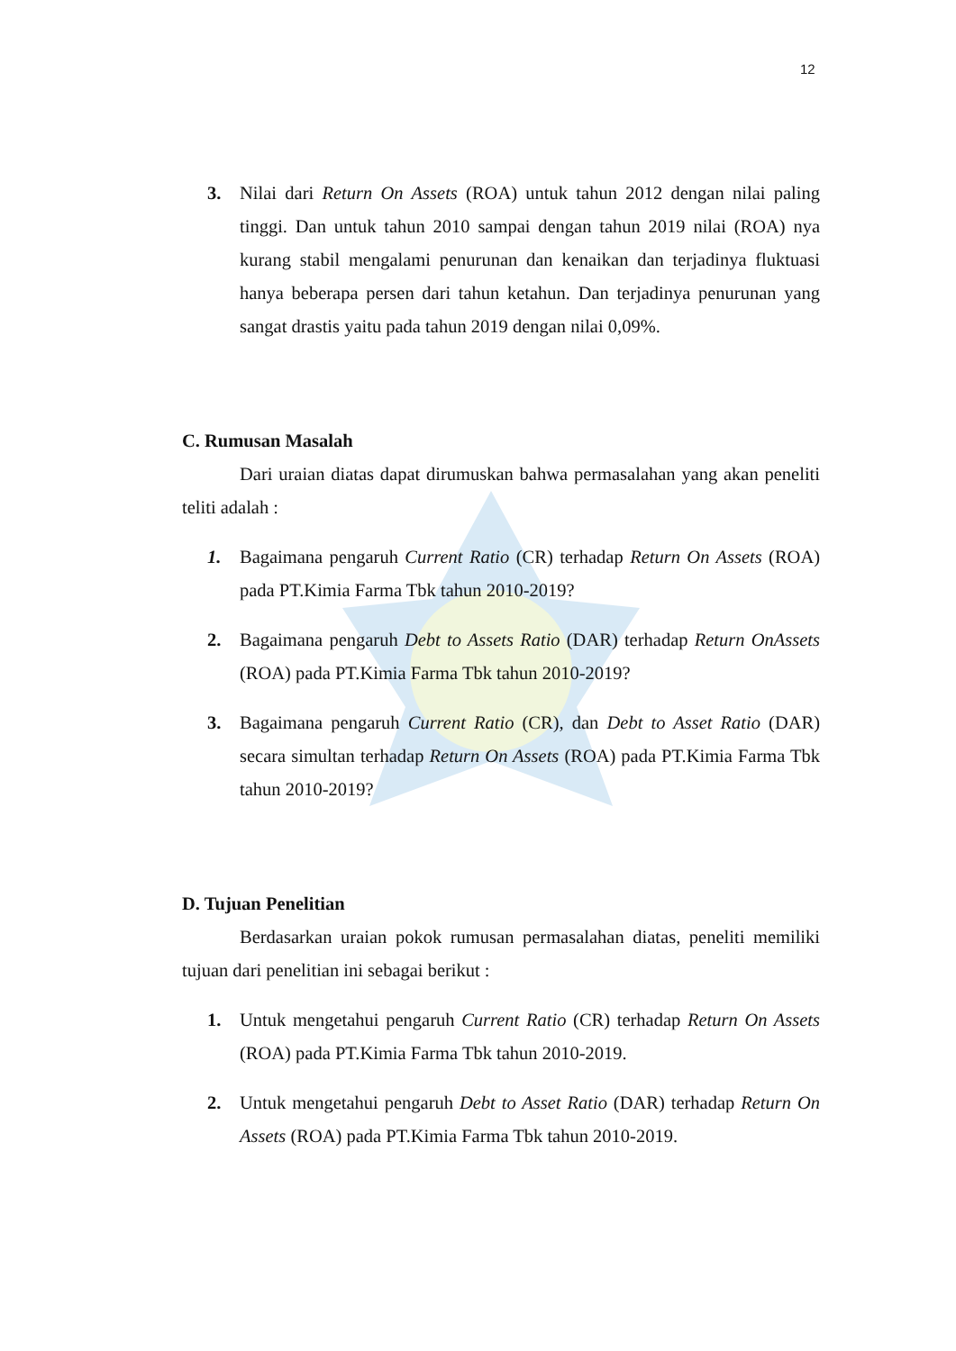12
3. Nilai dari Return On Assets (ROA) untuk tahun 2012 dengan nilai paling tinggi. Dan untuk tahun 2010 sampai dengan tahun 2019 nilai (ROA) nya kurang stabil mengalami penurunan dan kenaikan dan terjadinya fluktuasi hanya beberapa persen dari tahun ketahun. Dan terjadinya penurunan yang sangat drastis yaitu pada tahun 2019 dengan nilai 0,09%.
C. Rumusan Masalah
Dari uraian diatas dapat dirumuskan bahwa permasalahan yang akan peneliti teliti adalah :
1. Bagaimana pengaruh Current Ratio (CR) terhadap Return On Assets (ROA) pada PT.Kimia Farma Tbk tahun 2010-2019?
2. Bagaimana pengaruh Debt to Assets Ratio (DAR) terhadap Return OnAssets (ROA) pada PT.Kimia Farma Tbk tahun 2010-2019?
3. Bagaimana pengaruh Current Ratio (CR), dan Debt to Asset Ratio (DAR) secara simultan terhadap Return On Assets (ROA) pada PT.Kimia Farma Tbk tahun 2010-2019?
D. Tujuan Penelitian
Berdasarkan uraian pokok rumusan permasalahan diatas, peneliti memiliki tujuan dari penelitian ini sebagai berikut :
1. Untuk mengetahui pengaruh Current Ratio (CR) terhadap Return On Assets (ROA) pada PT.Kimia Farma Tbk tahun 2010-2019.
2. Untuk mengetahui pengaruh Debt to Asset Ratio (DAR) terhadap Return On Assets (ROA) pada PT.Kimia Farma Tbk tahun 2010-2019.